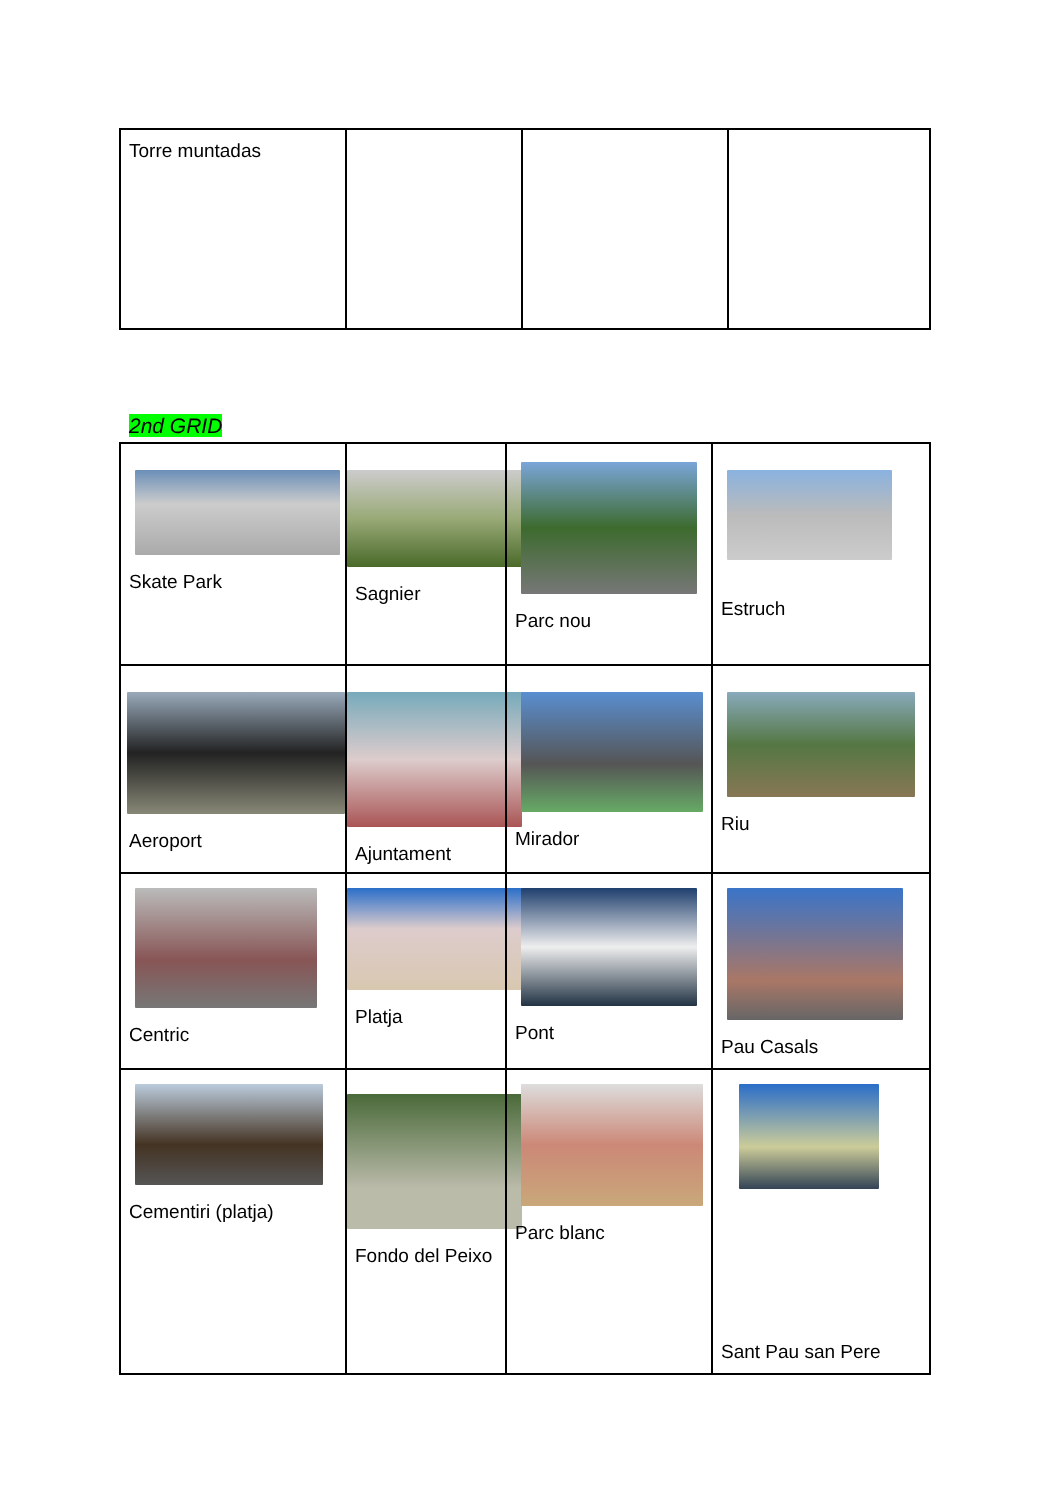| Torre muntadas | | | |
2nd GRID
| Skate Park | Sagnier | Parc nou | Estruch |
| Aeroport | Ajuntament | Mirador | Riu |
| Centric | Platja | Pont | Pau Casals |
| Cementiri (platja) | Fondo del Peixo | Parc blanc | Sant Pau san Pere |